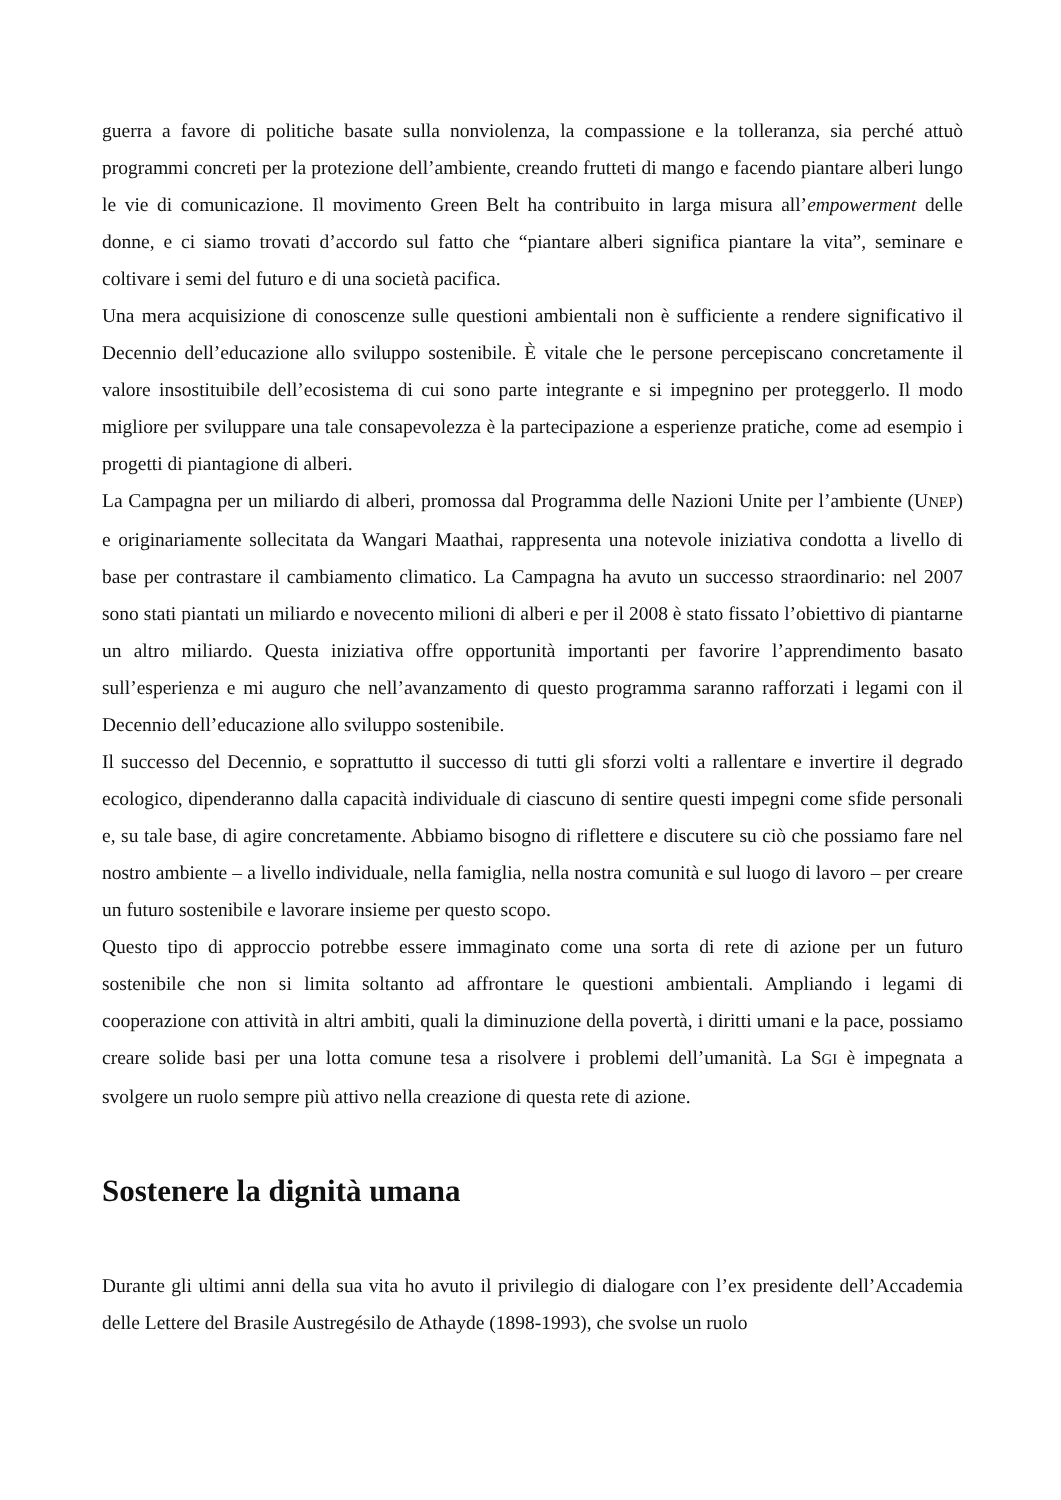guerra a favore di politiche basate sulla nonviolenza, la compassione e la tolleranza, sia perché attuò programmi concreti per la protezione dell’ambiente, creando frutteti di mango e facendo piantare alberi lungo le vie di comunicazione. Il movimento Green Belt ha contribuito in larga misura all’empowerment delle donne, e ci siamo trovati d’accordo sul fatto che “piantare alberi significa piantare la vita”, seminare e coltivare i semi del futuro e di una società pacifica.
Una mera acquisizione di conoscenze sulle questioni ambientali non è sufficiente a rendere significativo il Decennio dell’educazione allo sviluppo sostenibile. È vitale che le persone percepiscano concretamente il valore insostituibile dell’ecosistema di cui sono parte integrante e si impegnino per proteggerlo. Il modo migliore per sviluppare una tale consapevolezza è la partecipazione a esperienze pratiche, come ad esempio i progetti di piantagione di alberi.
La Campagna per un miliardo di alberi, promossa dal Programma delle Nazioni Unite per l’ambiente (UNEP) e originariamente sollecitata da Wangari Maathai, rappresenta una notevole iniziativa condotta a livello di base per contrastare il cambiamento climatico. La Campagna ha avuto un successo straordinario: nel 2007 sono stati piantati un miliardo e novecento milioni di alberi e per il 2008 è stato fissato l’obiettivo di piantarne un altro miliardo. Questa iniziativa offre opportunità importanti per favorire l’apprendimento basato sull’esperienza e mi auguro che nell’avanzamento di questo programma saranno rafforzati i legami con il Decennio dell’educazione allo sviluppo sostenibile.
Il successo del Decennio, e soprattutto il successo di tutti gli sforzi volti a rallentare e invertire il degrado ecologico, dipenderanno dalla capacità individuale di ciascuno di sentire questi impegni come sfide personali e, su tale base, di agire concretamente. Abbiamo bisogno di riflettere e discutere su ciò che possiamo fare nel nostro ambiente – a livello individuale, nella famiglia, nella nostra comunità e sul luogo di lavoro – per creare un futuro sostenibile e lavorare insieme per questo scopo.
Questo tipo di approccio potrebbe essere immaginato come una sorta di rete di azione per un futuro sostenibile che non si limita soltanto ad affrontare le questioni ambientali. Ampliando i legami di cooperazione con attività in altri ambiti, quali la diminuzione della povertà, i diritti umani e la pace, possiamo creare solide basi per una lotta comune tesa a risolvere i problemi dell’umanità. La SGI è impegnata a svolgere un ruolo sempre più attivo nella creazione di questa rete di azione.
Sostenere la dignità umana
Durante gli ultimi anni della sua vita ho avuto il privilegio di dialogare con l’ex presidente dell’Accademia delle Lettere del Brasile Austregésilo de Athayde (1898-1993), che svolse un ruolo